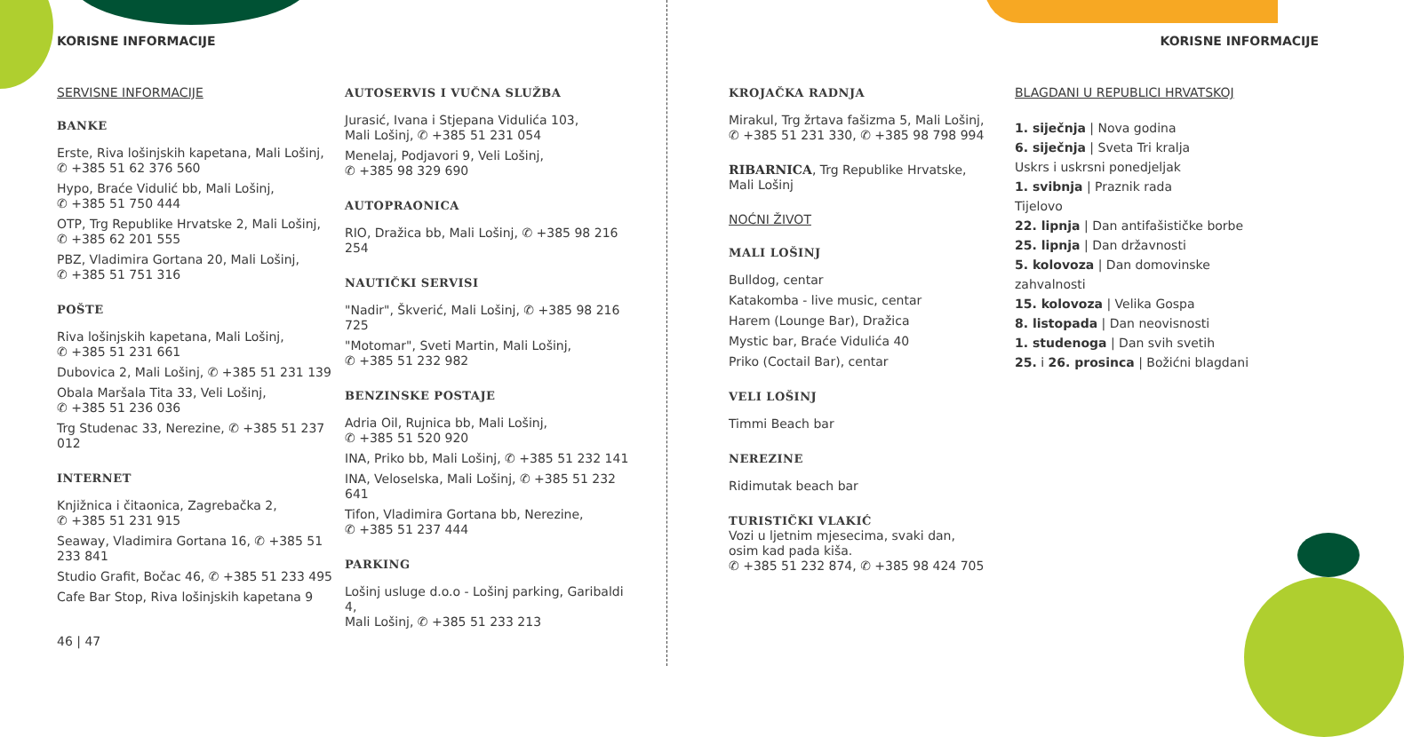KORISNE INFORMACIJE
SERVISNE INFORMACIJE
BANKE
Erste, Riva lošinjskih kapetana, Mali Lošinj,
✆ +385 51 62 376 560
Hypo, Braće Vidulić bb, Mali Lošinj,
✆ +385 51 750 444
OTP, Trg Republike Hrvatske 2, Mali Lošinj,
✆ +385 62 201 555
PBZ, Vladimira Gortana 20, Mali Lošinj,
✆ +385 51 751 316
POŠTE
Riva lošinjskih kapetana, Mali Lošinj,
✆ +385 51 231 661
Dubovica 2, Mali Lošinj, ✆ +385 51 231 139
Obala Maršala Tita 33, Veli Lošinj,
✆ +385 51 236 036
Trg Studenac 33, Nerezine, ✆ +385 51 237 012
INTERNET
Knjižnica i čitaonica, Zagrebačka 2,
✆ +385 51 231 915
Seaway, Vladimira Gortana 16, ✆ +385 51 233 841
Studio Grafit, Bočac 46, ✆ +385 51 233 495
Cafe Bar Stop, Riva lošinjskih kapetana 9
AUTOSERVIS I VUČNA SLUŽBA
Jurasić, Ivana i Stjepana Vidulića 103,
Mali Lošinj, ✆ +385 51 231 054
Menelaj, Podjavori 9, Veli Lošinj,
✆ +385 98 329 690
AUTOPRAONICA
RIO, Dražica bb, Mali Lošinj, ✆ +385 98 216 254
NAUTIČKI SERVISI
"Nadir", Škverić, Mali Lošinj, ✆ +385 98 216 725
"Motomar", Sveti Martin, Mali Lošinj,
✆ +385 51 232 982
BENZINSKE POSTAJE
Adria Oil, Rujnica bb, Mali Lošinj,
✆ +385 51 520 920
INA, Priko bb, Mali Lošinj, ✆ +385 51 232 141
INA, Veloselska, Mali Lošinj, ✆ +385 51 232 641
Tifon, Vladimira Gortana bb, Nerezine,
✆ +385 51 237 444
PARKING
Lošinj usluge d.o.o - Lošinj parking, Garibaldi 4,
Mali Lošinj, ✆ +385 51 233 213
46 | 47
KORISNE INFORMACIJE
KROJAČKA RADNJA
Mirakul, Trg žrtava fašizma 5, Mali Lošinj,
✆ +385 51 231 330, ✆ +385 98 798 994
RIBARNICA, Trg Republike Hrvatske, Mali Lošinj
NOĆNI ŽIVOT
MALI LOŠINJ
Bulldog, centar
Katakomba - live music, centar
Harem (Lounge Bar), Dražica
Mystic bar, Braće Vidulića 40
Priko (Coctail Bar), centar
VELI LOŠINJ
Timmi Beach bar
NEREZINE
Ridimutak beach bar
TURISTIČKI VLAKIĆ
Vozi u ljetnim mjesecima, svaki dan,
osim kad pada kiša.
✆ +385 51 232 874, ✆ +385 98 424 705
BLAGDANI U REPUBLICI HRVATSKOJ
1. siječnja | Nova godina
6. siječnja | Sveta Tri kralja
Uskrs i uskrsni ponedjeljak
1. svibnja | Praznik rada
Tijelovo
22. lipnja | Dan antifašističke borbe
25. lipnja | Dan državnosti
5. kolovoza | Dan domovinske zahvalnosti
15. kolovoza | Velika Gospa
8. listopada | Dan neovisnosti
1. studenoga | Dan svih svetih
25. i 26. prosinca | Božićni blagdani